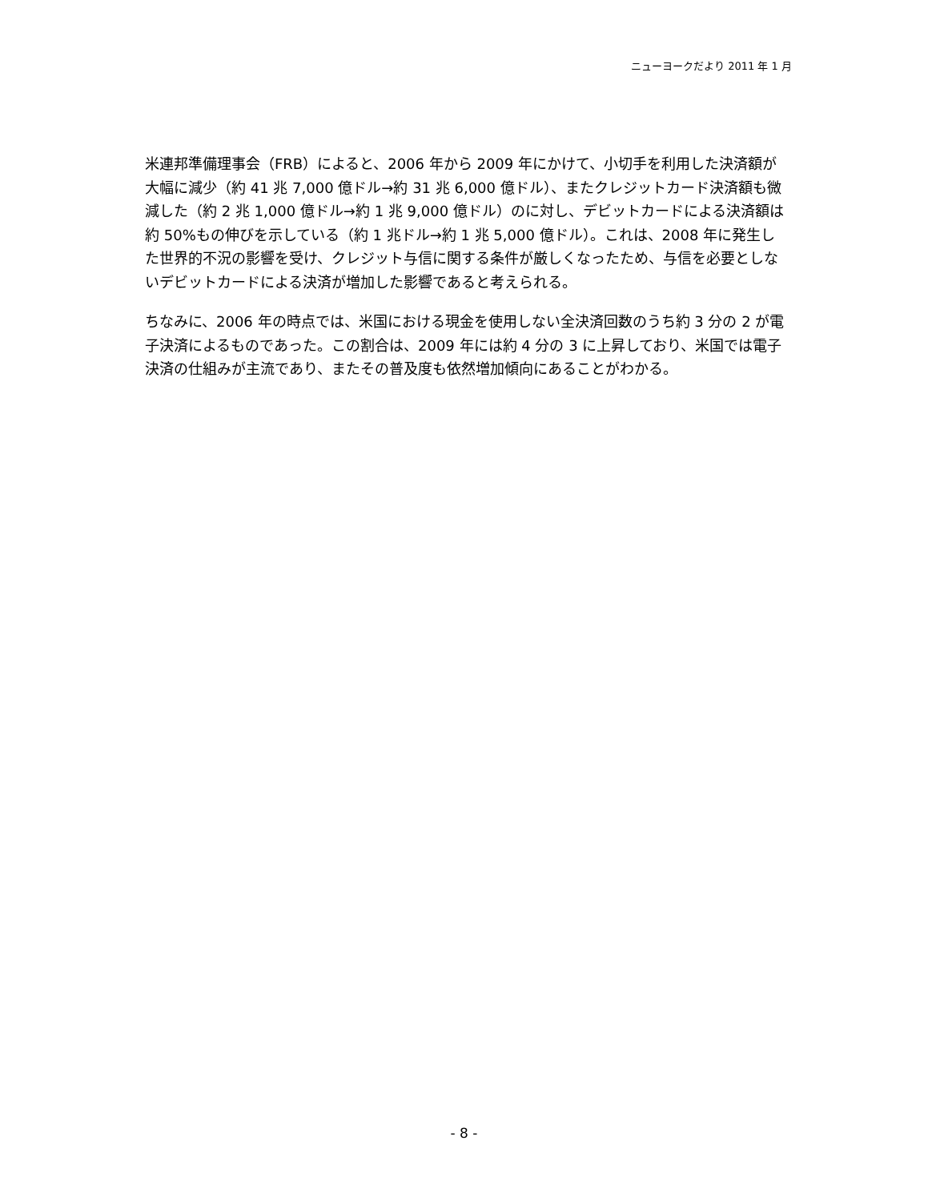ニューヨークだより 2011 年 1 月
米連邦準備理事会（FRB）によると、2006 年から 2009 年にかけて、小切手を利用した決済額が大幅に減少（約 41 兆 7,000 億ドル→約 31 兆 6,000 億ドル）、またクレジットカード決済額も微減した（約 2 兆 1,000 億ドル→約 1 兆 9,000 億ドル）のに対し、デビットカードによる決済額は約 50%もの伸びを示している（約 1 兆ドル→約 1 兆 5,000 億ドル）。これは、2008 年に発生した世界的不況の影響を受け、クレジット与信に関する条件が厳しくなったため、与信を必要としないデビットカードによる決済が増加した影響であると考えられる。
ちなみに、2006 年の時点では、米国における現金を使用しない全決済回数のうち約 3 分の 2 が電子決済によるものであった。この割合は、2009 年には約 4 分の 3 に上昇しており、米国では電子決済の仕組みが主流であり、またその普及度も依然増加傾向にあることがわかる。
- 8 -